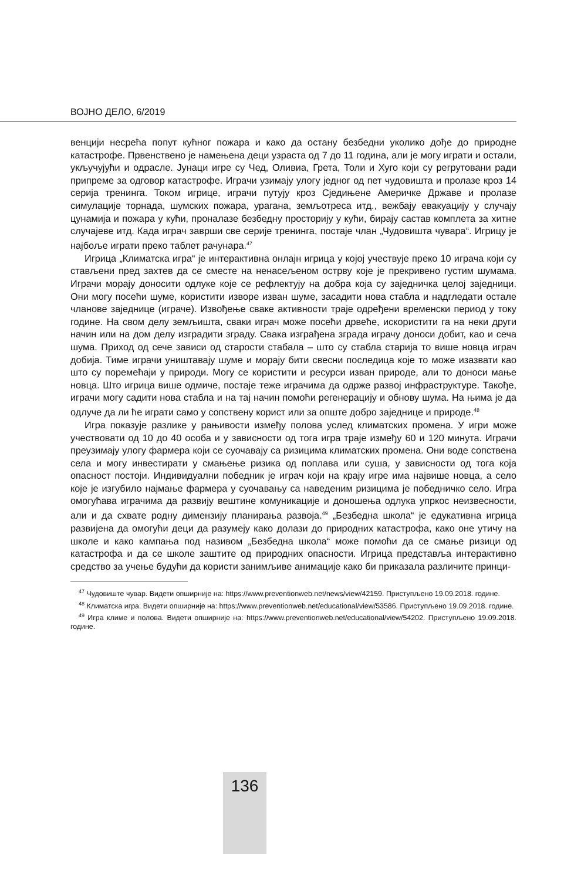ВОЈНО ДЕЛО, 6/2019
венцији несрећа попут кућног пожара и како да остану безбедни уколико дође до природне катастрофе. Првенствено је намењена деци узраста од 7 до 11 година, али је могу играти и остали, укључујући и одрасле. Јунаци игре су Чед, Оливиа, Грета, Толи и Хуго који су регрутовани ради припреме за одговор катастрофе. Играчи узимају улогу једног од пет чудовишта и пролазе кроз 14 серија тренинга. Током игрице, играчи путују кроз Сједињене Америчке Државе и пролазе симулације торнада, шумских пожара, урагана, земљотреса итд., вежбају евакуацију у случају цунамија и пожара у кући, проналазе безбедну просторију у кући, бирају састав комплета за хитне случајеве итд. Када играч заврши све серије тренинга, постаје члан „Чудовишта чувара“. Игрицу је најбоље играти преко таблет рачунара.<sup>47</sup>
Игрица „Климатска игра“ је интерактивна онлајн игрица у којој учествује преко 10 играча који су стављени пред захтев да се сместе на ненасељеном острву које је прекривено густим шумама. Играчи морају доносити одлуке које се рефлектују на добра која су заједничка целој заједници. Они могу посећи шуме, користити изворе изван шуме, засадити нова стабла и надгледати остале чланове заједнице (играче). Извођење сваке активности траје одређени временски период у току године. На свом делу земљишта, сваки играч може посећи дрвеће, искористити га на неки други начин или на дом делу изградити зграду. Свака изграђена зграда играчу доноси добит, као и сеча шума. Приход од сече зависи од старости стабала – што су стабла старија то више новца играч добија. Тиме играчи уништавају шуме и морају бити свесни последица које то може изазвати као што су поремећаји у природи. Могу се користити и ресурси изван природе, али то доноси мање новца. Што игрица више одмиче, постаје теже играчима да одрже развој инфраструктуре. Такође, играчи могу садити нова стабла и на тај начин помоћи регенерацију и обнову шума. На њима је да одлуче да ли ће играти само у сопствену корист или за опште добро заједнице и природе.<sup>48</sup>
Игра показује разлике у рањивости између полова услед климатских промена. У игри може учествовати од 10 до 40 особа и у зависности од тога игра траје између 60 и 120 минута. Играчи преузимају улогу фармера који се суочавају са ризицима климатских промена. Они воде сопствена села и могу инвестирати у смањење ризика од поплава или суша, у зависности од тога која опасност постоји. Индивидуални победник је играч који на крају игре има највише новца, а село које је изгубило најмање фармера у суочавању са наведеним ризицима је победничко село. Игра омогућава играчима да развију вештине комуникације и доношења одлука упркос неизвесности, али и да схвате родну димензију планирања развоја.<sup>49</sup> „Безбедна школа“ је едукативна игрица развијена да омогући деци да разумеју како долази до природних катастрофа, како оне утичу на школе и како кампања под називом „Безбедна школа“ може помоћи да се смање ризици од катастрофа и да се школе заштите од природних опасности. Игрица представља интерактивно средство за учење будући да користи занимљиве анимације како би приказала различите принци-
<sup>47</sup> Чудовиште чувар. Видети опширније на: https://www.preventionweb.net/news/view/42159. Приступљено 19.09.2018. године.
<sup>48</sup> Климатска игра. Видети опширније на: https://www.preventionweb.net/educational/view/53586. Приступљено 19.09.2018. године.
<sup>49</sup> Игра климе и полова. Видети опширније на: https://www.preventionweb.net/educational/view/54202. Приступљено 19.09.2018. године.
136